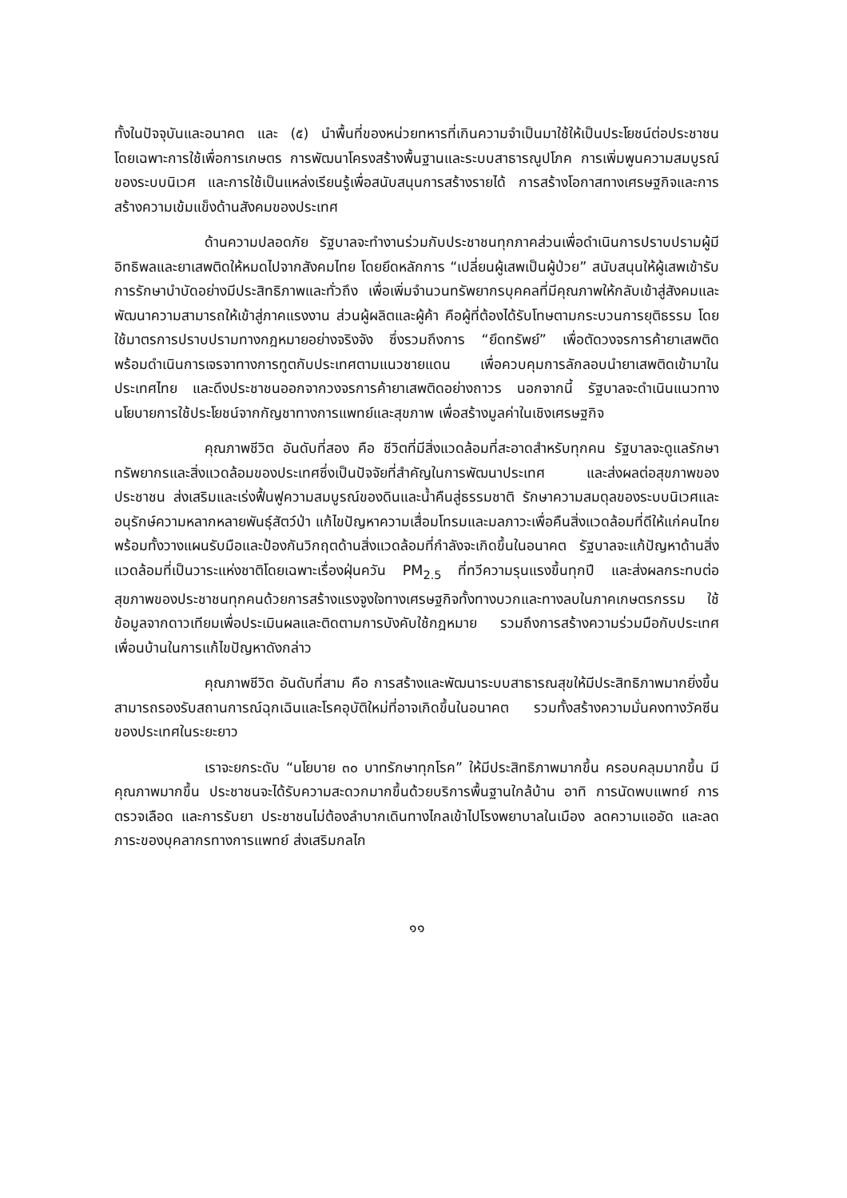ทั้งในปัจจุบันและอนาคต และ (๕) นำพื้นที่ของหน่วยทหารที่เกินความจำเป็นมาใช้ให้เป็นประโยชน์ต่อประชาชน โดยเฉพาะการใช้เพื่อการเกษตร การพัฒนาโครงสร้างพื้นฐานและระบบสาธารณูปโภค การเพิ่มพูนความสมบูรณ์ของระบบนิเวศ และการใช้เป็นแหล่งเรียนรู้เพื่อสนับสนุนการสร้างรายได้ การสร้างโอกาสทางเศรษฐกิจและการสร้างความเข้มแข็งด้านสังคมของประเทศ
ด้านความปลอดภัย รัฐบาลจะทำงานร่วมกับประชาชนทุกภาคส่วนเพื่อดำเนินการปราบปรามผู้มีอิทธิพลและยาเสพติดให้หมดไปจากสังคมไทย โดยยึดหลักการ “เปลี่ยนผู้เสพเป็นผู้ป่วย” สนับสนุนให้ผู้เสพเข้ารับการรักษาบำบัดอย่างมีประสิทธิภาพและทั่วถึง เพื่อเพิ่มจำนวนทรัพยากรบุคคลที่มีคุณภาพให้กลับเข้าสู่สังคมและพัฒนาความสามารถให้เข้าสู่ภาคแรงงาน ส่วนผู้ผลิตและผู้ค้า คือผู้ที่ต้องได้รับโทษตามกระบวนการยุติธรรม โดยใช้มาตรการปราบปรามทางกฎหมายอย่างจริงจัง ซึ่งรวมถึงการ “ยึดทรัพย์” เพื่อตัดวงจรการค้ายาเสพติด พร้อมดำเนินการเจรจาทางการทูตกับประเทศตามแนวชายแดน เพื่อควบคุมการลักลอบนำยาเสพติดเข้ามาในประเทศไทย และดึงประชาชนออกจากวงจรการค้ายาเสพติดอย่างถาวร นอกจากนี้ รัฐบาลจะดำเนินแนวทางนโยบายการใช้ประโยชน์จากกัญชาทางการแพทย์และสุขภาพ เพื่อสร้างมูลค่าในเชิงเศรษฐกิจ
คุณภาพชีวิต อันดับที่สอง คือ ชีวิตที่มีสิ่งแวดล้อมที่สะอาดสำหรับทุกคน รัฐบาลจะดูแลรักษาทรัพยากรและสิ่งแวดล้อมของประเทศซึ่งเป็นปัจจัยที่สำคัญในการพัฒนาประเทศ และส่งผลต่อสุขภาพของประชาชน ส่งเสริมและเร่งฟื้นฟูความสมบูรณ์ของดินและน้ำคืนสู่ธรรมชาติ รักษาความสมดุลของระบบนิเวศและอนุรักษ์ความหลากหลายพันธุ์สัตว์ป่า แก้ไขปัญหาความเสื่อมโทรมและมลภาวะเพื่อคืนสิ่งแวดล้อมที่ดีให้แก่คนไทย พร้อมทั้งวางแผนรับมือและป้องกันวิกฤตด้านสิ่งแวดล้อมที่กำลังจะเกิดขึ้นในอนาคต รัฐบาลจะแก้ปัญหาด้านสิ่งแวดล้อมที่เป็นวาระแห่งชาติโดยเฉพาะเรื่องฝุ่นควัน PM<sub>2.5</sub> ที่ทวีความรุนแรงขึ้นทุกปี และส่งผลกระทบต่อสุขภาพของประชาชนทุกคนด้วยการสร้างแรงจูงใจทางเศรษฐกิจทั้งทางบวกและทางลบในภาคเกษตรกรรม ใช้ข้อมูลจากดาวเทียมเพื่อประเมินผลและติดตามการบังคับใช้กฎหมาย รวมถึงการสร้างความร่วมมือกับประเทศเพื่อนบ้านในการแก้ไขปัญหาดังกล่าว
คุณภาพชีวิต อันดับที่สาม คือ การสร้างและพัฒนาระบบสาธารณสุขให้มีประสิทธิภาพมากยิ่งขึ้น สามารถรองรับสถานการณ์ฉุกเฉินและโรคอุบัติใหม่ที่อาจเกิดขึ้นในอนาคต รวมทั้งสร้างความมั่นคงทางวัคซีนของประเทศในระยะยาว
เราจะยกระดับ “นโยบาย ๓๐ บาทรักษาทุกโรค” ให้มีประสิทธิภาพมากขึ้น ครอบคลุมมากขึ้น มีคุณภาพมากขึ้น ประชาชนจะได้รับความสะดวกมากขึ้นด้วยบริการพื้นฐานใกล้บ้าน อาทิ การนัดพบแพทย์ การตรวจเลือด และการรับยา ประชาชนไม่ต้องลำบากเดินทางไกลเข้าไปโรงพยาบาลในเมือง ลดความแออัด และลดภาระของบุคลากรทางการแพทย์ ส่งเสริมกลไก
๑๑